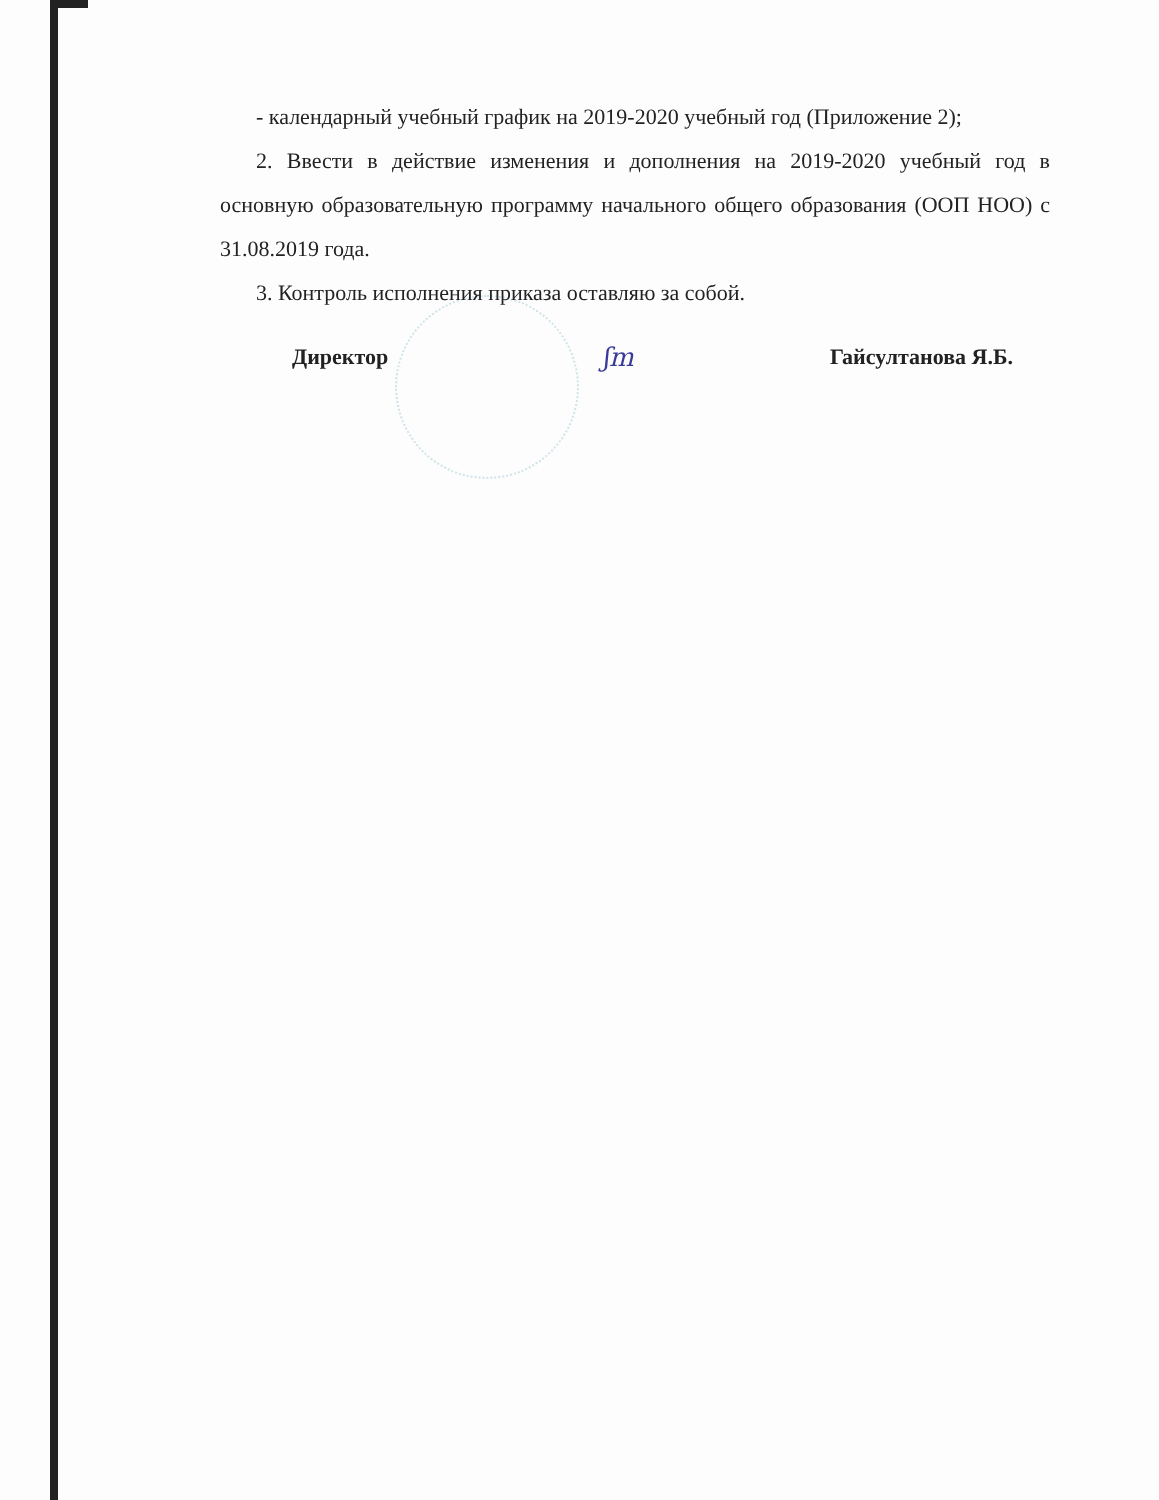- календарный учебный график на 2019-2020 учебный год (Приложение 2);
2. Ввести в действие изменения и дополнения на 2019-2020 учебный год в основную образовательную программу начального общего образования (ООП НОО) с 31.08.2019 года.
3. Контроль исполнения приказа оставляю за собой.
Директор ʃm Гайсултанова Я.Б.